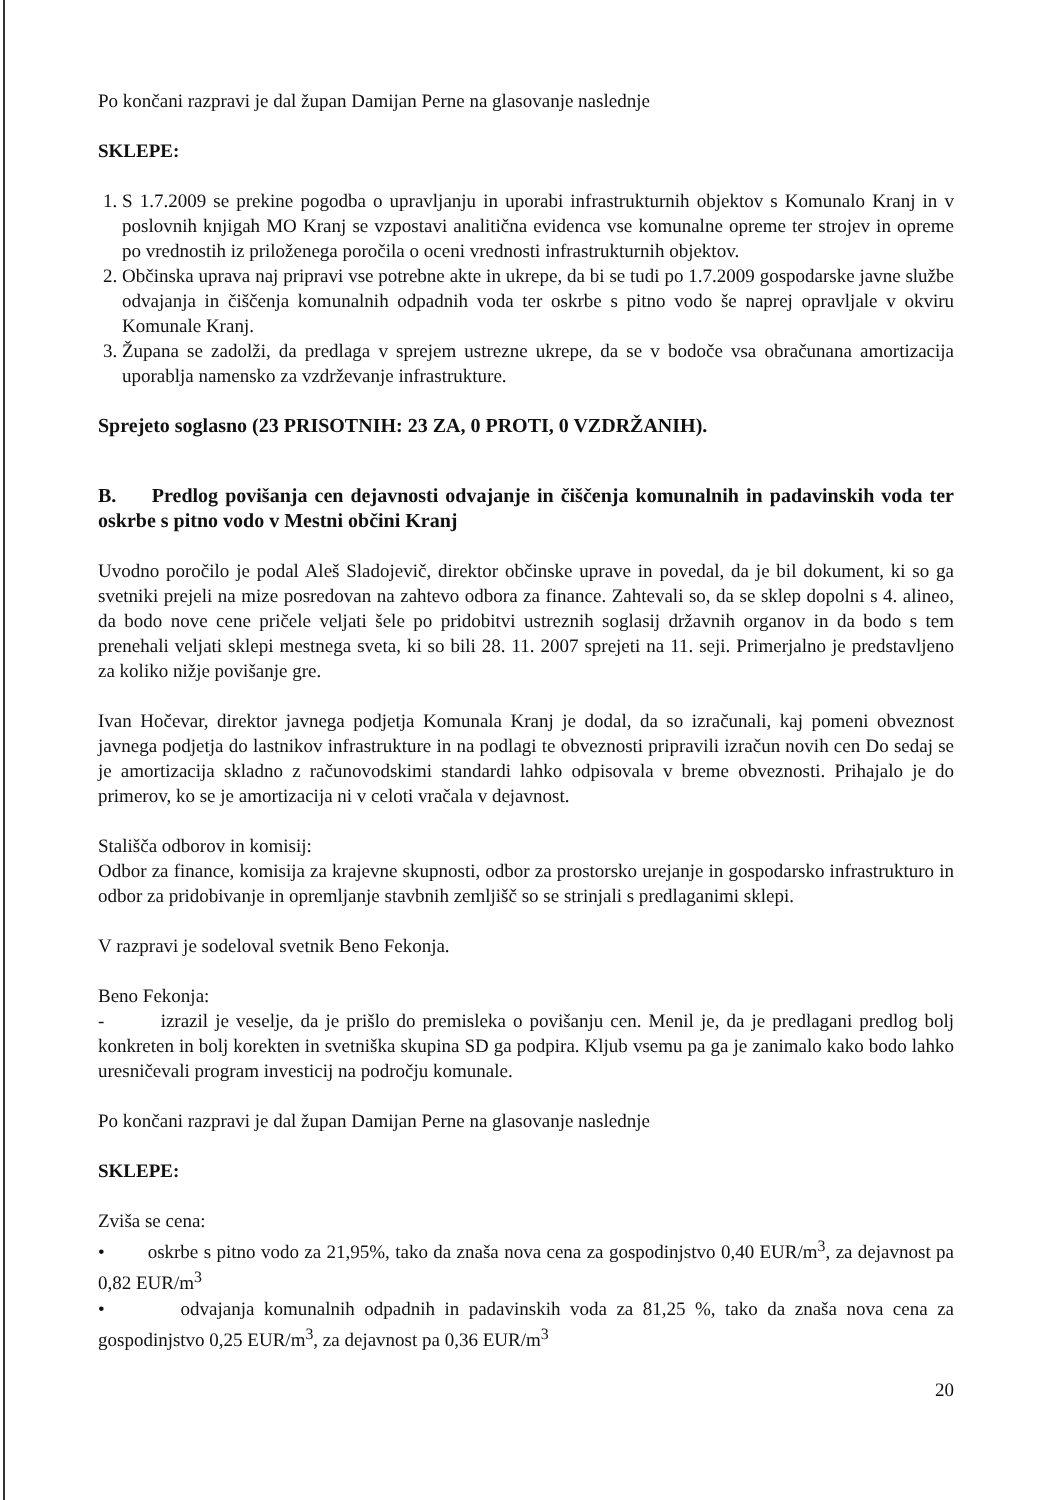Po končani razpravi je dal župan Damijan Perne na glasovanje naslednje
SKLEPE:
1. S 1.7.2009 se prekine pogodba o upravljanju in uporabi infrastrukturnih objektov s Komunalo Kranj in v poslovnih knjigah MO Kranj se vzpostavi analitična evidenca vse komunalne opreme ter strojev in opreme po vrednostih iz priloženega poročila o oceni vrednosti infrastrukturnih objektov.
2. Občinska uprava naj pripravi vse potrebne akte in ukrepe, da bi se tudi po 1.7.2009 gospodarske javne službe odvajanja in čiščenja komunalnih odpadnih voda ter oskrbe s pitno vodo še naprej opravljale v okviru Komunale Kranj.
3. Župana se zadolži, da predlaga v sprejem ustrezne ukrepe, da se v bodoče vsa obračunana amortizacija uporablja namensko za vzdrževanje infrastrukture.
Sprejeto soglasno (23 PRISOTNIH: 23 ZA, 0 PROTI, 0 VZDRŽANIH).
B. Predlog povišanja cen dejavnosti odvajanje in čiščenja komunalnih in padavinskih voda ter oskrbe s pitno vodo v Mestni občini Kranj
Uvodno poročilo je podal Aleš Sladojevič, direktor občinske uprave in povedal, da je bil dokument, ki so ga svetniki prejeli na mize posredovan na zahtevo odbora za finance. Zahtevali so, da se sklep dopolni s 4. alineo, da bodo nove cene pričele veljati šele po pridobitvi ustreznih soglasij državnih organov in da bodo s tem prenehali veljati sklepi mestnega sveta, ki so bili 28. 11. 2007 sprejeti na 11. seji. Primerjalno je predstavljeno za koliko nižje povišanje gre.
Ivan Hočevar, direktor javnega podjetja Komunala Kranj je dodal, da so izračunali, kaj pomeni obveznost javnega podjetja do lastnikov infrastrukture in na podlagi te obveznosti pripravili izračun novih cen Do sedaj se je amortizacija skladno z računovodskimi standardi lahko odpisovala v breme obveznosti. Prihajalo je do primerov, ko se je amortizacija ni v celoti vračala v dejavnost.
Stališča odborov in komisij:
Odbor za finance, komisija za krajevne skupnosti, odbor za prostorsko urejanje in gospodarsko infrastrukturo in odbor za pridobivanje in opremljanje stavbnih zemljišč so se strinjali s predlaganimi sklepi.
V razpravi je sodeloval svetnik Beno Fekonja.
Beno Fekonja:
- izrazil je veselje, da je prišlo do premisleka o povišanju cen. Menil je, da je predlagani predlog bolj konkreten in bolj korekten in svetniška skupina SD ga podpira. Kljub vsemu pa ga je zanimalo kako bodo lahko uresničevali program investicij na področju komunale.
Po končani razpravi je dal župan Damijan Perne na glasovanje naslednje
SKLEPE:
Zviša se cena:
• oskrbe s pitno vodo za 21,95%, tako da znaša nova cena za gospodinjstvo 0,40 EUR/m<sup>3</sup>, za dejavnost pa 0,82 EUR/m<sup>3</sup>
• odvajanja komunalnih odpadnih in padavinskih voda za 81,25 %, tako da znaša nova cena za gospodinjstvo 0,25 EUR/m<sup>3</sup>, za dejavnost pa 0,36 EUR/m<sup>3</sup>
20